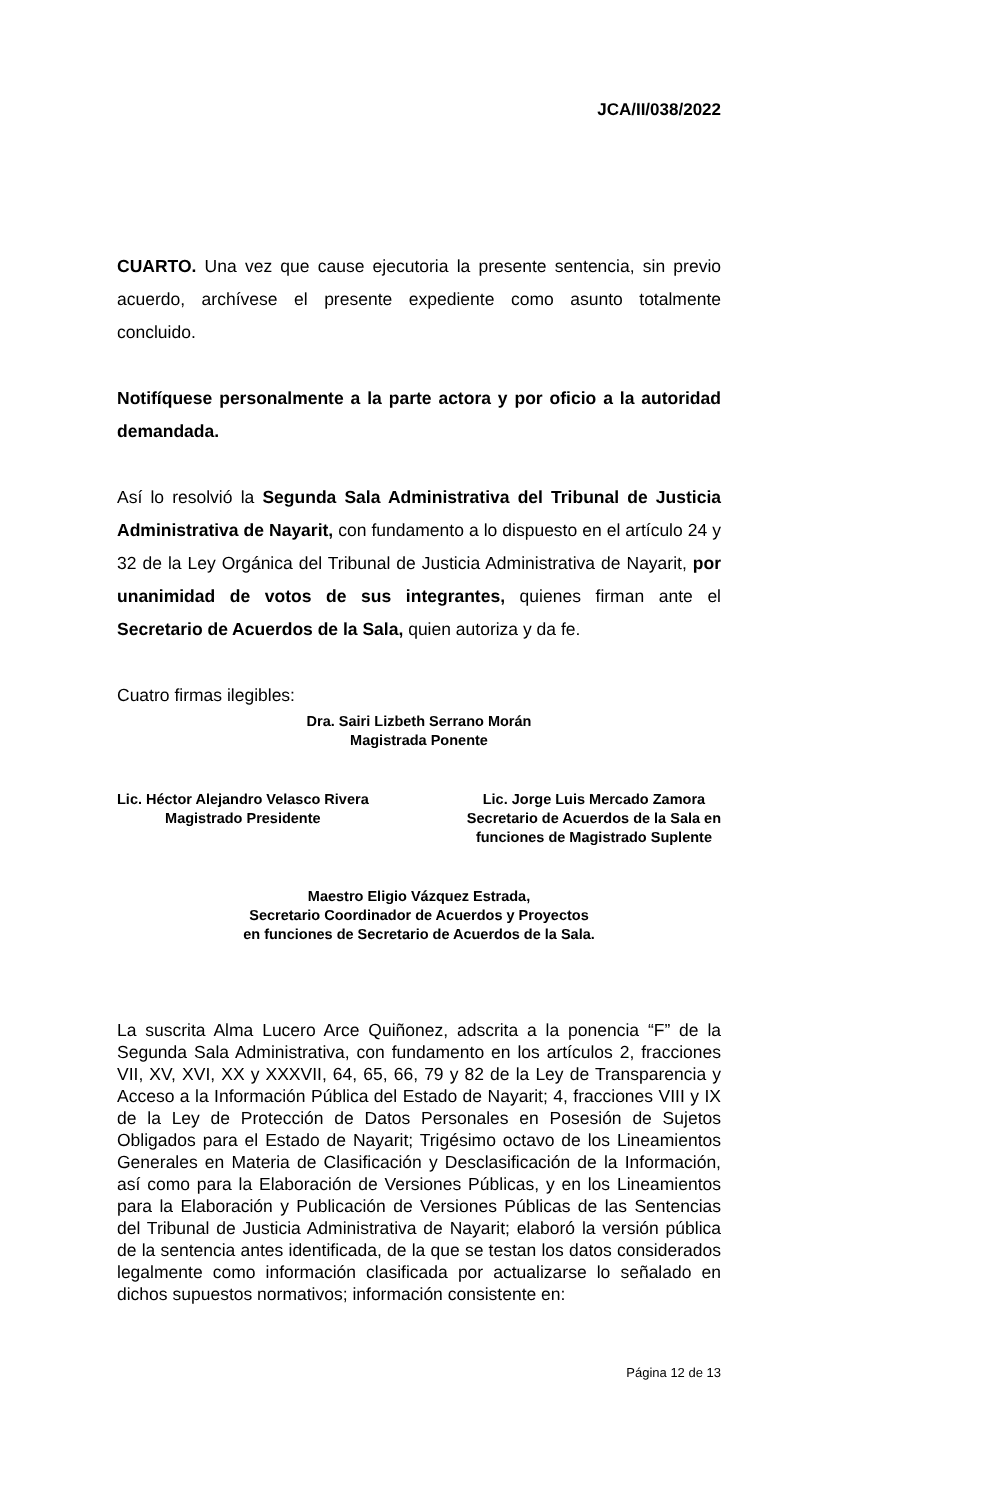JCA/II/038/2022
CUARTO. Una vez que cause ejecutoria la presente sentencia, sin previo acuerdo, archívese el presente expediente como asunto totalmente concluido.
Notifíquese personalmente a la parte actora y por oficio a la autoridad demandada.
Así lo resolvió la Segunda Sala Administrativa del Tribunal de Justicia Administrativa de Nayarit, con fundamento a lo dispuesto en el artículo 24 y 32 de la Ley Orgánica del Tribunal de Justicia Administrativa de Nayarit, por unanimidad de votos de sus integrantes, quienes firman ante el Secretario de Acuerdos de la Sala, quien autoriza y da fe.
Cuatro firmas ilegibles:
Dra. Sairi Lizbeth Serrano Morán
Magistrada Ponente
Lic. Héctor Alejandro Velasco Rivera
Magistrado Presidente
Lic. Jorge Luis Mercado Zamora
Secretario de Acuerdos de la Sala en
funciones de Magistrado Suplente
Maestro Eligio Vázquez Estrada,
Secretario Coordinador de Acuerdos y Proyectos
en funciones de Secretario de Acuerdos de la Sala.
La suscrita Alma Lucero Arce Quiñonez, adscrita a la ponencia “F” de la Segunda Sala Administrativa, con fundamento en los artículos 2, fracciones VII, XV, XVI, XX y XXXVII, 64, 65, 66, 79 y 82 de la Ley de Transparencia y Acceso a la Información Pública del Estado de Nayarit; 4, fracciones VIII y IX de la Ley de Protección de Datos Personales en Posesión de Sujetos Obligados para el Estado de Nayarit; Trigésimo octavo de los Lineamientos Generales en Materia de Clasificación y Desclasificación de la Información, así como para la Elaboración de Versiones Públicas, y en los Lineamientos para la Elaboración y Publicación de Versiones Públicas de las Sentencias del Tribunal de Justicia Administrativa de Nayarit; elaboró la versión pública de la sentencia antes identificada, de la que se testan los datos considerados legalmente como información clasificada por actualizarse lo señalado en dichos supuestos normativos; información consistente en:
Página 12 de 13